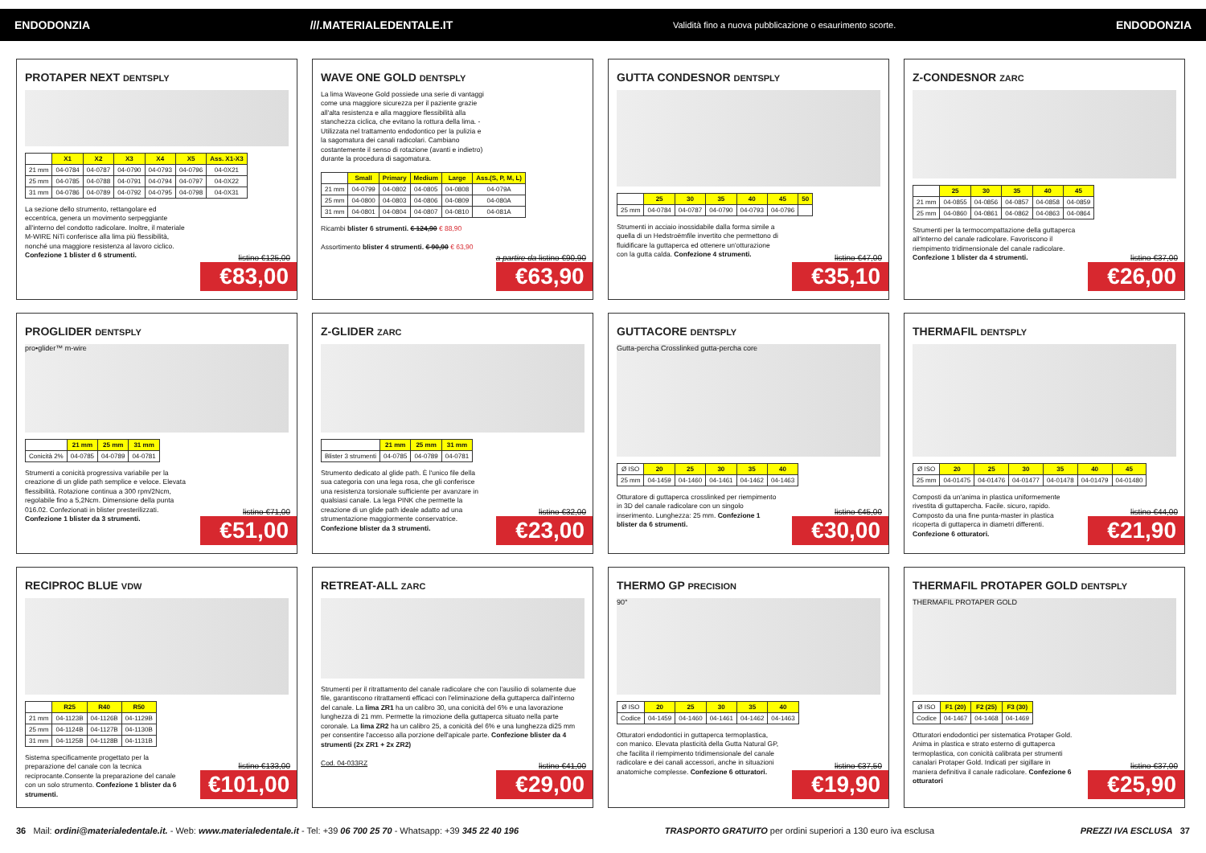ENDODONZIA ///.MATERIALEDENTALE.IT Validità fino a nuova pubblicazione o esaurimento scorte. ENDODONZIA
PROTAPER NEXT DENTSPLY
| | X1 | X2 | X3 | X4 | X5 | Ass. X1-X3 |
| 21 mm | 04-0784 | 04-0787 | 04-0790 | 04-0793 | 04-0796 | 04-0X21 |
| 25 mm | 04-0785 | 04-0788 | 04-0791 | 04-0794 | 04-0797 | 04-0X22 |
| 31 mm | 04-0786 | 04-0789 | 04-0792 | 04-0795 | 04-0798 | 04-0X31 |
La sezione dello strumento, rettangolare ed eccentrica, genera un movimento serpeggiante all'interno del condotto radicolare. Inoltre, il materiale M-WIRE NiTi conferisce alla lima più flessibilità, nonché una maggiore resistenza al lavoro ciclico. Confezione 1 blister d 6 strumenti.
listino €125,00
€83,00
WAVE ONE GOLD DENTSPLY
La lima Waveone Gold possiede una serie di vantaggi come una maggiore sicurezza per il paziente grazie all'alta resistenza e alla maggiore flessibilità alla stanchezza ciclica, che evitano la rottura della lima. - Utilizzata nel trattamento endodontico per la pulizia e la sagomatura dei canali radicolari. Cambiano costantemente il senso di rotazione (avanti e indietro) durante la procedura di sagomatura.
| | Small | Primary | Medium | Large | Ass.(S, P, M, L) |
| 21 mm | 04-0799 | 04-0802 | 04-0805 | 04-0808 | 04-079A |
| 25 mm | 04-0800 | 04-0803 | 04-0806 | 04-0809 | 04-080A |
| 31 mm | 04-0801 | 04-0804 | 04-0807 | 04-0810 | 04-081A |
Ricambi blister 6 strumenti. € 124,90 € 88,90
Assortimento blister 4 strumenti. € 90,90 € 63,90
a partire da listino €90,90
€63,90
GUTTA CONDESNOR DENTSPLY
| | 25 | 30 | 35 | 40 | 45 | 50 |
| 25 mm | 04-0784 | 04-0787 | 04-0790 | 04-0793 | 04-0796 | |
Strumenti in acciaio inossidabile dalla forma simile a quella di un Hedstroëmfile invertito che permettono di fluidificare la guttaperca ed ottenere un'otturazione con la gutta calda. Confezione 4 strumenti.
listino €47,00
€35,10
Z-CONDESNOR ZARC
| | 25 | 30 | 35 | 40 | 45 |
| 21 mm | 04-0855 | 04-0856 | 04-0857 | 04-0858 | 04-0859 |
| 25 mm | 04-0860 | 04-0861 | 04-0862 | 04-0863 | 04-0864 |
Strumenti per la termocompattazione della guttaperca all'interno del canale radicolare. Favoriscono il riempimento tridimensionale del canale radicolare. Confezione 1 blister da 4 strumenti.
listino €37,00
€26,00
PROGLIDER DENTSPLY
pro•glider™ m-wire
| | 21 mm | 25 mm | 31 mm |
| Conicità 2% | 04-0785 | 04-0789 | 04-0781 |
Strumenti a conicità progressiva variabile per la creazione di un glide path semplice e veloce. Elevata flessibilità. Rotazione continua a 300 rpm/2Ncm, regolabile fino a 5,2Ncm. Dimensione della punta 016.02. Confezionati in blister presterilizzati. Confezione 1 blister da 3 strumenti.
listino €71,00
€51,00
Z-GLIDER ZARC
| | 21 mm | 25 mm | 31 mm |
| Blister 3 strumenti | 04-0785 | 04-0789 | 04-0781 |
Strumento dedicato al glide path. È l'unico file della sua categoria con una lega rosa, che gli conferisce una resistenza torsionale sufficiente per avanzare in qualsiasi canale. La lega PINK che permette la creazione di un glide path ideale adatto ad una strumentazione maggiormente conservatrice. Confezione blister da 3 strumenti.
listino €32,00
€23,00
GUTTACORE DENTSPLY
Gutta-percha Crosslinked gutta-percha core
| Ø ISO | 20 | 25 | 30 | 35 | 40 |
| 25 mm | 04-1459 | 04-1460 | 04-1461 | 04-1462 | 04-1463 |
Otturatore di guttaperca crosslinked per riempimento in 3D del canale radicolare con un singolo inserimento. Lunghezza: 25 mm. Confezione 1 blister da 6 strumenti.
listino €45,00
€30,00
THERMAFIL DENTSPLY
| Ø ISO | 20 | 25 | 30 | 35 | 40 | 45 |
| 25 mm | 04-01475 | 04-01476 | 04-01477 | 04-01478 | 04-01479 | 04-01480 |
Composti da un'anima in plastica uniformemente rivestita di guttapercha. Facile. sicuro, rapido. Composto da una fine punta-master in plastica ricoperta di guttaperca in diametri differenti. Confezione 6 otturatori.
listino €44,00
€21,90
RECIPROC BLUE VDW
| | R25 | R40 | R50 |
| 21 mm | 04-1123B | 04-1126B | 04-1129B |
| 25 mm | 04-1124B | 04-1127B | 04-1130B |
| 31 mm | 04-1125B | 04-1128B | 04-1131B |
Sistema specificamente progettato per la preparazione del canale con la tecnica reciprocante.Consente la preparazione del canale con un solo strumento. Confezione 1 blister da 6 strumenti.
listino €133,00
€101,00
RETREAT-ALL ZARC
Strumenti per il ritrattamento del canale radicolare che con l'ausilio di solamente due file, garantiscono ritrattamenti efficaci con l'eliminazione della guttaperca dall'interno del canale. La lima ZR1 ha un calibro 30, una conicità del 6% e una lavorazione lunghezza di 21 mm. Permette la rimozione della guttaperca situato nella parte coronale. La lima ZR2 ha un calibro 25, a conicità del 6% e una lunghezza di25 mm per consentire l'accesso alla porzione dell'apicale parte. Confezione blister da 4 strumenti (2x ZR1 + 2x ZR2)
Cod. 04-033RZ
listino €41,00
€29,00
THERMO GP PRECISION
90°
| Ø ISO | 20 | 25 | 30 | 35 | 40 |
| Codice | 04-1459 | 04-1460 | 04-1461 | 04-1462 | 04-1463 |
Otturatori endodontici in guttaperca termoplastica, con manico. Elevata plasticità della Gutta Natural GP, che facilita il riempimento tridimensionale del canale radicolare e dei canali accessori, anche in situazioni anatomiche complesse. Confezione 6 otturatori.
listino €37,50
€19,90
THERMAFIL PROTAPER GOLD DENTSPLY
THERMAFIL PROTAPER GOLD
| Ø ISO | F1 (20) | F2 (25) | F3 (30) |
| Codice | 04-1467 | 04-1468 | 04-1469 |
Otturatori endodontici per sistematica Protaper Gold. Anima in plastica e strato esterno di guttaperca termoplastica, con conicità calibrata per strumenti canalari Protaper Gold. Indicati per sigillare in maniera definitiva il canale radicolare. Confezione 6 otturatori
listino €37,00
€25,90
36 Mail: ordini@materialedentale.it. - Web: www.materialedentale.it - Tel: +39 06 700 25 70 - Whatsapp: +39 345 22 40 196 TRASPORTO GRATUITO per ordini superiori a 130 euro iva esclusa PREZZI IVA ESCLUSA 37